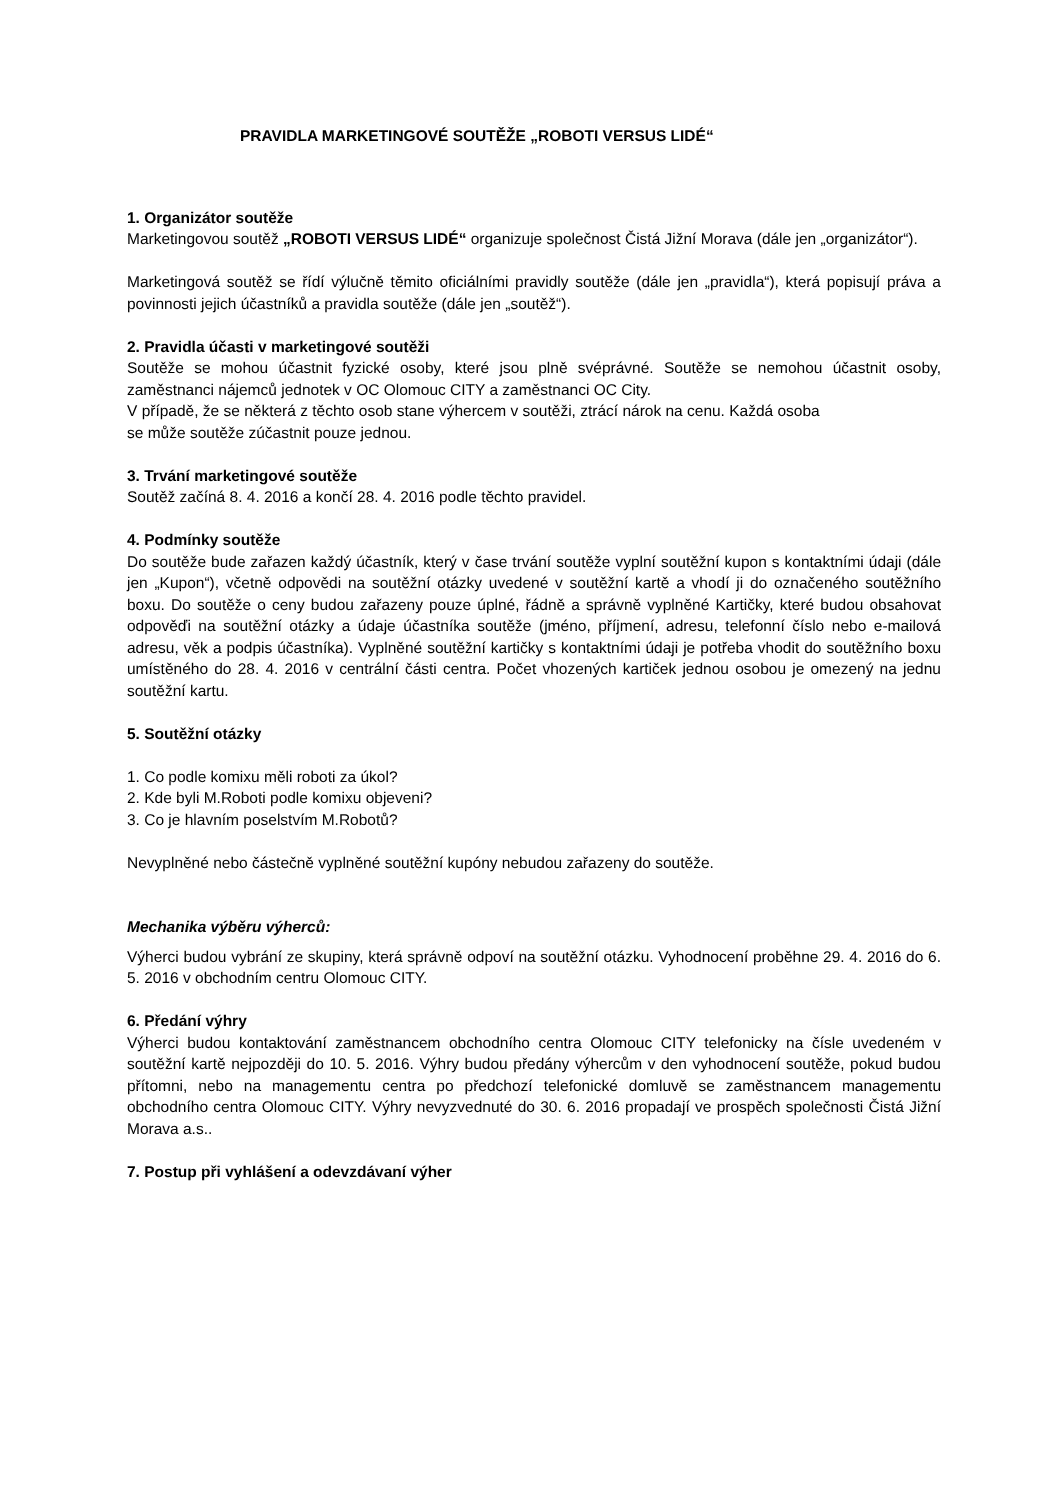PRAVIDLA MARKETINGOVÉ SOUTĚŽE „ROBOTI VERSUS LIDÉ“
1. Organizátor soutěže
Marketingovou soutěž „ROBOTI VERSUS LIDÉ“ organizuje společnost Čistá Jižní Morava (dále jen „organizátor“).
Marketingová soutěž se řídí výlučně těmito oficiálními pravidly soutěže (dále jen „pravidla“), která popisují práva a povinnosti jejich účastníků a pravidla soutěže (dále jen „soutěž“).
2. Pravidla účasti v marketingové soutěži
Soutěže se mohou účastnit fyzické osoby, které jsou plně svéprávné. Soutěže se nemohou účastnit osoby, zaměstnanci nájemců jednotek v OC Olomouc CITY a zaměstnanci OC City.
V případě, že se některá z těchto osob stane výhercem v soutěži, ztrácí nárok na cenu. Každá osoba
se může soutěže zúčastnit pouze jednou.
3. Trvání marketingové soutěže
Soutěž začíná 8. 4. 2016 a končí 28. 4. 2016 podle těchto pravidel.
4. Podmínky soutěže
Do soutěže bude zařazen každý účastník, který v čase trvání soutěže vyplní soutěžní kupon s kontaktními údaji (dále jen „Kupon“), včetně odpovědi na soutěžní otázky uvedené v soutěžní kartě a vhodí ji do označeného soutěžního boxu. Do soutěže o ceny budou zařazeny pouze úplné, řádně a správně vyplněné Kartičky, které budou obsahovat odpověďi na soutěžní otázky a údaje účastníka soutěže (jméno, příjmení, adresu, telefonní číslo nebo e-mailová adresu, věk a podpis účastníka). Vyplněné soutěžní kartičky s kontaktními údaji je potřeba vhodit do soutěžního boxu umístěného do 28. 4. 2016 v centrální části centra. Počet vhozených kartiček jednou osobou je omezený na jednu soutěžní kartu.
5. Soutěžní otázky
1. Co podle komixu měli roboti za úkol?
2. Kde byli M.Roboti podle komixu objeveni?
3. Co je hlavním poselstvím M.Robotů?
Nevyplněné nebo částečně vyplněné soutěžní kupóny nebudou zařazeny do soutěže.
Mechanika výběru výherců:
Výherci budou vybrání ze skupiny, která správně odpoví na soutěžní otázku. Vyhodnocení proběhne 29. 4. 2016 do 6. 5. 2016 v obchodním centru Olomouc CITY.
6. Předání výhry
Výherci budou kontaktování zaměstnancem obchodního centra Olomouc CITY telefonicky na čísle uvedeném v soutěžní kartě nejpozději do 10. 5. 2016. Výhry budou předány výhercům v den vyhodnocení soutěže, pokud budou přítomni, nebo na managementu centra po předchozí telefonické domluvě se zaměstnancem managementu obchodního centra Olomouc CITY. Výhry nevyzvednuté do 30. 6. 2016 propadají ve prospěch společnosti Čistá Jižní Morava a.s..
7. Postup při vyhlášení a odevzdávaní výher